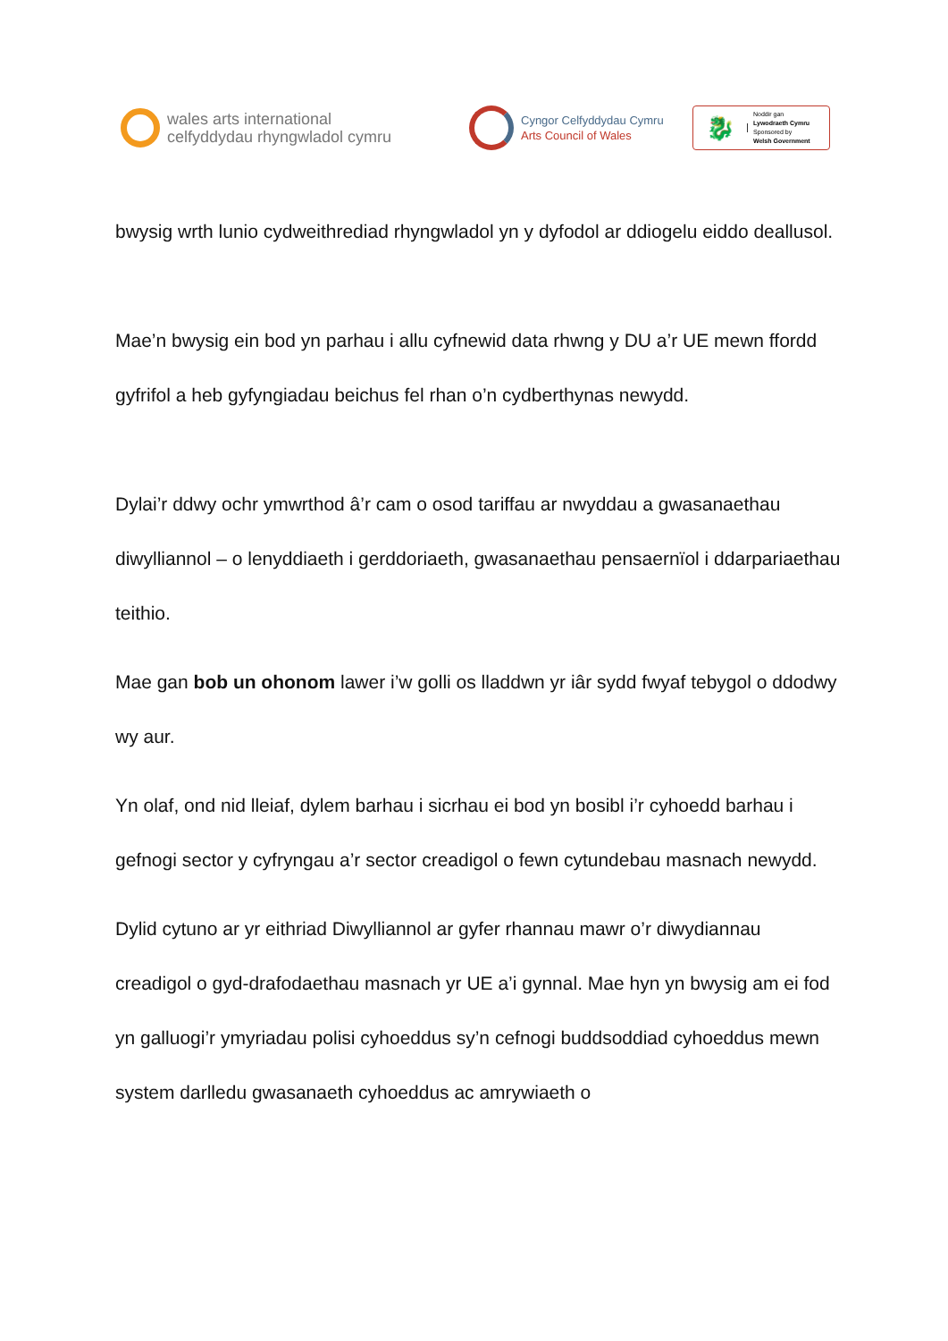wales arts international
celfyddydau rhyngwladol cymru
Cyngor Celfyddydau Cymru
Arts Council of Wales
🐉
Noddir gan
Lywodraeth Cymru
Sponsored by
Welsh Government
bwysig wrth lunio cydweithrediad rhyngwladol yn y dyfodol ar ddiogelu eiddo deallusol.
Mae’n bwysig ein bod yn parhau i allu cyfnewid data rhwng y DU a’r UE mewn ffordd gyfrifol a heb gyfyngiadau beichus fel rhan o’n cydberthynas newydd.
Dylai’r ddwy ochr ymwrthod â’r cam o osod tariffau ar nwyddau a gwasanaethau diwylliannol – o lenyddiaeth i gerddoriaeth, gwasanaethau pensaernïol i ddarpariaethau teithio.
Mae gan bob un ohonom lawer i’w golli os lladdwn yr iâr sydd fwyaf tebygol o ddodwy wy aur.
Yn olaf, ond nid lleiaf, dylem barhau i sicrhau ei bod yn bosibl i’r cyhoedd barhau i gefnogi sector y cyfryngau a’r sector creadigol o fewn cytundebau masnach newydd.
Dylid cytuno ar yr eithriad Diwylliannol ar gyfer rhannau mawr o’r diwydiannau creadigol o gyd-drafodaethau masnach yr UE a’i gynnal. Mae hyn yn bwysig am ei fod yn galluogi’r ymyriadau polisi cyhoeddus sy’n cefnogi buddsoddiad cyhoeddus mewn system darlledu gwasanaeth cyhoeddus ac amrywiaeth o